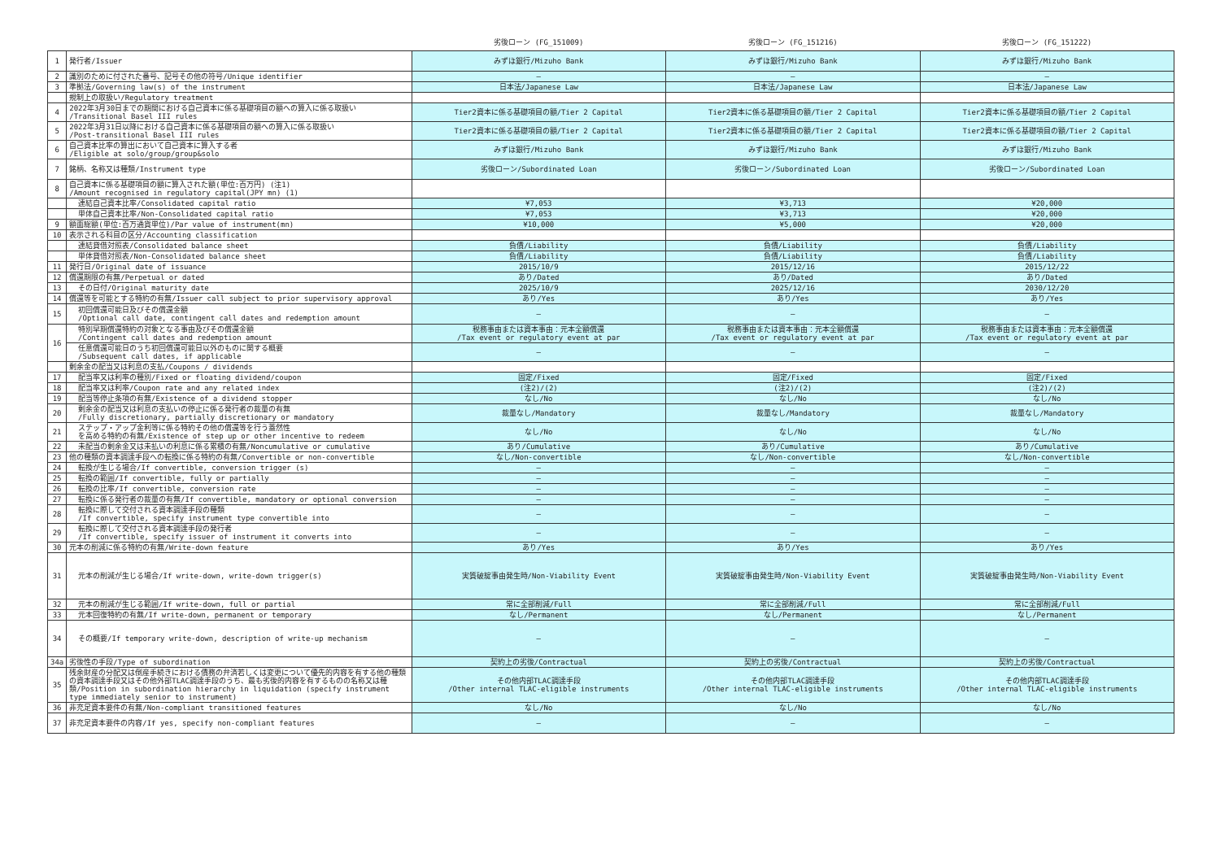| | | 劣後ローン (FG_151009) | 劣後ローン (FG_151216) | 劣後ローン (FG_151222) |
| --- | --- | --- | --- | --- |
| 1 | 発行者/Issuer | みずほ銀行/Mizuho Bank | みずほ銀行/Mizuho Bank | みずほ銀行/Mizuho Bank |
| 2 | 識別のために付された番号、記号その他の符号/Unique identifier | — | — | — |
| 3 | 準拠法/Governing law(s) of the instrument | 日本法/Japanese Law | 日本法/Japanese Law | 日本法/Japanese Law |
| | 規制上の取扱い/Regulatory treatment | | | |
| 4 | 2022年3月30日までの期間における自己資本に係る基礎項目の額への算入に係る取扱い /Transitional Basel III rules | Tier2資本に係る基礎項目の額/Tier 2 Capital | Tier2資本に係る基礎項目の額/Tier 2 Capital | Tier2資本に係る基礎項目の額/Tier 2 Capital |
| 5 | 2022年3月31日以降における自己資本に係る基礎項目の額への算入に係る取扱い /Post-transitional Basel III rules | Tier2資本に係る基礎項目の額/Tier 2 Capital | Tier2資本に係る基礎項目の額/Tier 2 Capital | Tier2資本に係る基礎項目の額/Tier 2 Capital |
| 6 | 自己資本比率の算出において自己資本に算入する者 /Eligible at solo/group/group&solo | みずほ銀行/Mizuho Bank | みずほ銀行/Mizuho Bank | みずほ銀行/Mizuho Bank |
| 7 | 銘柄、名称又は種類/Instrument type | 劣後ローン/Subordinated Loan | 劣後ローン/Subordinated Loan | 劣後ローン/Subordinated Loan |
| 8 | 自己資本に係る基礎項目の額に算入された額(単位:百万円) (注1) /Amount recognised in regulatory capital(JPY mn) (1) | | | |
| | 連結自己資本比率/Consolidated capital ratio | ¥7,053 | ¥3,713 | ¥20,000 |
| | 単体自己資本比率/Non-Consolidated capital ratio | ¥7,053 | ¥3,713 | ¥20,000 |
| 9 | 額面総額(単位:百万通貨単位)/Par value of instrument(mn) | ¥10,000 | ¥5,000 | ¥20,000 |
| 10 | 表示される科目の区分/Accounting classification | | | |
| | 連結貸借対照表/Consolidated balance sheet | 負債/Liability | 負債/Liability | 負債/Liability |
| | 単体貸借対照表/Non-Consolidated balance sheet | 負債/Liability | 負債/Liability | 負債/Liability |
| 11 | 発行日/Original date of issuance | 2015/10/9 | 2015/12/16 | 2015/12/22 |
| 12 | 償還期限の有無/Perpetual or dated | あり/Dated | あり/Dated | あり/Dated |
| 13 | その日付/Original maturity date | 2025/10/9 | 2025/12/16 | 2030/12/20 |
| 14 | 償還等を可能とする特約の有無/Issuer call subject to prior supervisory approval | あり/Yes | あり/Yes | あり/Yes |
| 15 | 初回償還可能日及びその償還金額 /Optional call date, contingent call dates and redemption amount | — | — | — |
| 16 | 特別早期償還特約の対象となる事由及びその償還金額 /Contingent call dates and redemption amount | 税務事由または資本事由：元本全額償還 /Tax event or regulatory event at par | 税務事由または資本事由：元本全額償還 /Tax event or regulatory event at par | 税務事由または資本事由：元本全額償還 /Tax event or regulatory event at par |
| | 任意償還可能日のうち初回償還可能日以外のものに関する概要 /Subsequent call dates, if applicable | — | — | — |
| | 剰余金の配当又は利息の支払/Coupons / dividends | | | |
| 17 | 配当率又は利率の種別/Fixed or floating dividend/coupon | 固定/Fixed | 固定/Fixed | 固定/Fixed |
| 18 | 配当率又は利率/Coupon rate and any related index | (注2)/(2) | (注2)/(2) | (注2)/(2) |
| 19 | 配当等停止条項の有無/Existence of a dividend stopper | なし/No | なし/No | なし/No |
| 20 | 剰余金の配当又は利息の支払いの停止に係る発行者の裁量の有無 /Fully discretionary, partially discretionary or mandatory | 裁量なし/Mandatory | 裁量なし/Mandatory | 裁量なし/Mandatory |
| 21 | ステップ・アップ金利等に係る特約その他の償還等を行う蓋然性 を高める特約の有無/Existence of step up or other incentive to redeem | なし/No | なし/No | なし/No |
| 22 | 未配当の剰余金又は未払いの利息に係る累積の有無/Noncumulative or cumulative | あり/Cumulative | あり/Cumulative | あり/Cumulative |
| 23 | 他の種類の資本調達手段への転換に係る特約の有無/Convertible or non-convertible | なし/Non-convertible | なし/Non-convertible | なし/Non-convertible |
| 24 | 転換が生じる場合/If convertible, conversion trigger (s) | — | — | — |
| 25 | 転換の範囲/If convertible, fully or partially | — | — | — |
| 26 | 転換の比率/If convertible, conversion rate | — | — | — |
| 27 | 転換に係る発行者の裁量の有無/If convertible, mandatory or optional conversion | — | — | — |
| 28 | 転換に際して交付される資本調達手段の種類 /If convertible, specify instrument type convertible into | — | — | — |
| 29 | 転換に際して交付される資本調達手段の発行者 /If convertible, specify issuer of instrument it converts into | — | — | — |
| 30 | 元本の削減に係る特約の有無/Write-down feature | あり/Yes | あり/Yes | あり/Yes |
| 31 | 元本の削減が生じる場合/If write-down, write-down trigger(s) | 実質破綻事由発生時/Non-Viability Event | 実質破綻事由発生時/Non-Viability Event | 実質破綻事由発生時/Non-Viability Event |
| 32 | 元本の削減が生じる範囲/If write-down, full or partial | 常に全部削減/Full | 常に全部削減/Full | 常に全部削減/Full |
| 33 | 元本回復特約の有無/If write-down, permanent or temporary | なし/Permanent | なし/Permanent | なし/Permanent |
| 34 | その概要/If temporary write-down, description of write-up mechanism | — | — | — |
| 34a | 劣後性の手段/Type of subordination | 契約上の劣後/Contractual | 契約上の劣後/Contractual | 契約上の劣後/Contractual |
| 35 | 残余財産の分配又は倒産手続きにおける債務の弁済若しくは変更について優先的内容を有する他の種類の資本調達手段又はその他外部TLAC調達手段のうち、最も劣後的内容を有するものの名称又は種類/Position in subordination hierarchy in liquidation (specify instrument type immediately senior to instrument) | その他内部TLAC調達手段 /Other internal TLAC-eligible instruments | その他内部TLAC調達手段 /Other internal TLAC-eligible instruments | その他内部TLAC調達手段 /Other internal TLAC-eligible instruments |
| 36 | 非充足資本要件の有無/Non-compliant transitioned features | なし/No | なし/No | なし/No |
| 37 | 非充足資本要件の内容/If yes, specify non-compliant features | — | — | — |